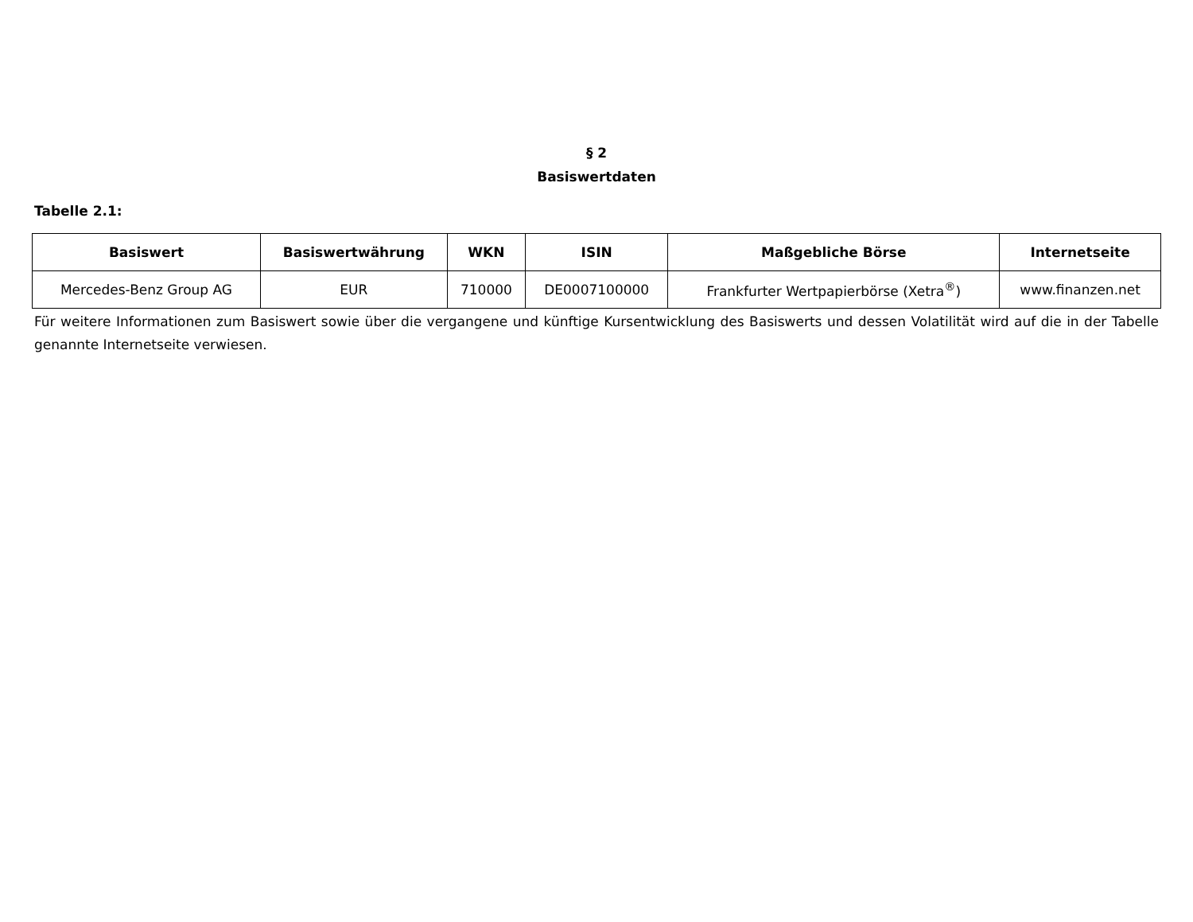§ 2
Basiswertdaten
Tabelle 2.1:
| Basiswert | Basiswertwährung | WKN | ISIN | Maßgebliche Börse | Internetseite |
| --- | --- | --- | --- | --- | --- |
| Mercedes-Benz Group AG | EUR | 710000 | DE0007100000 | Frankfurter Wertpapierbörse (Xetra<sup>®</sup>) | www.finanzen.net |
Für weitere Informationen zum Basiswert sowie über die vergangene und künftige Kursentwicklung des Basiswerts und dessen Volatilität wird auf die in der Tabelle genannte Internetseite verwiesen.